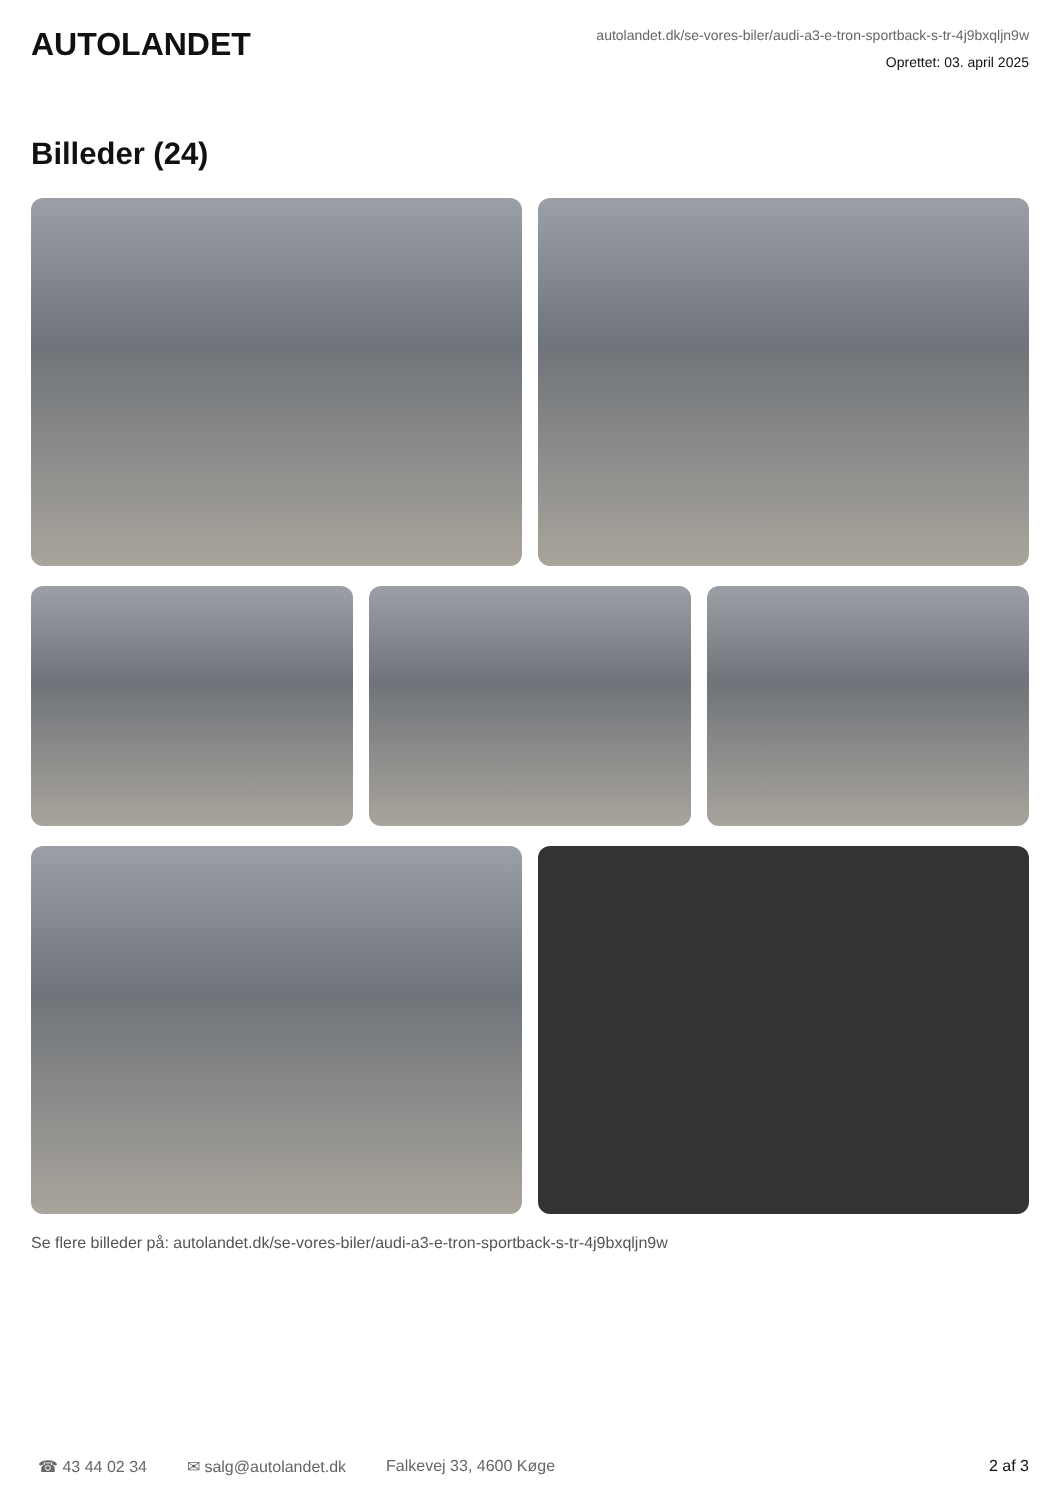AUTOLANDET
autolandet.dk/se-vores-biler/audi-a3-e-tron-sportback-s-tr-4j9bxqljn9w
Oprettet: 03. april 2025
Billeder (24)
Se flere billeder på: autolandet.dk/se-vores-biler/audi-a3-e-tron-sportback-s-tr-4j9bxqljn9w
☎ 43 44 02 34 ✉ salg@autolandet.dk Falkevej 33, 4600 Køge 2 af 3